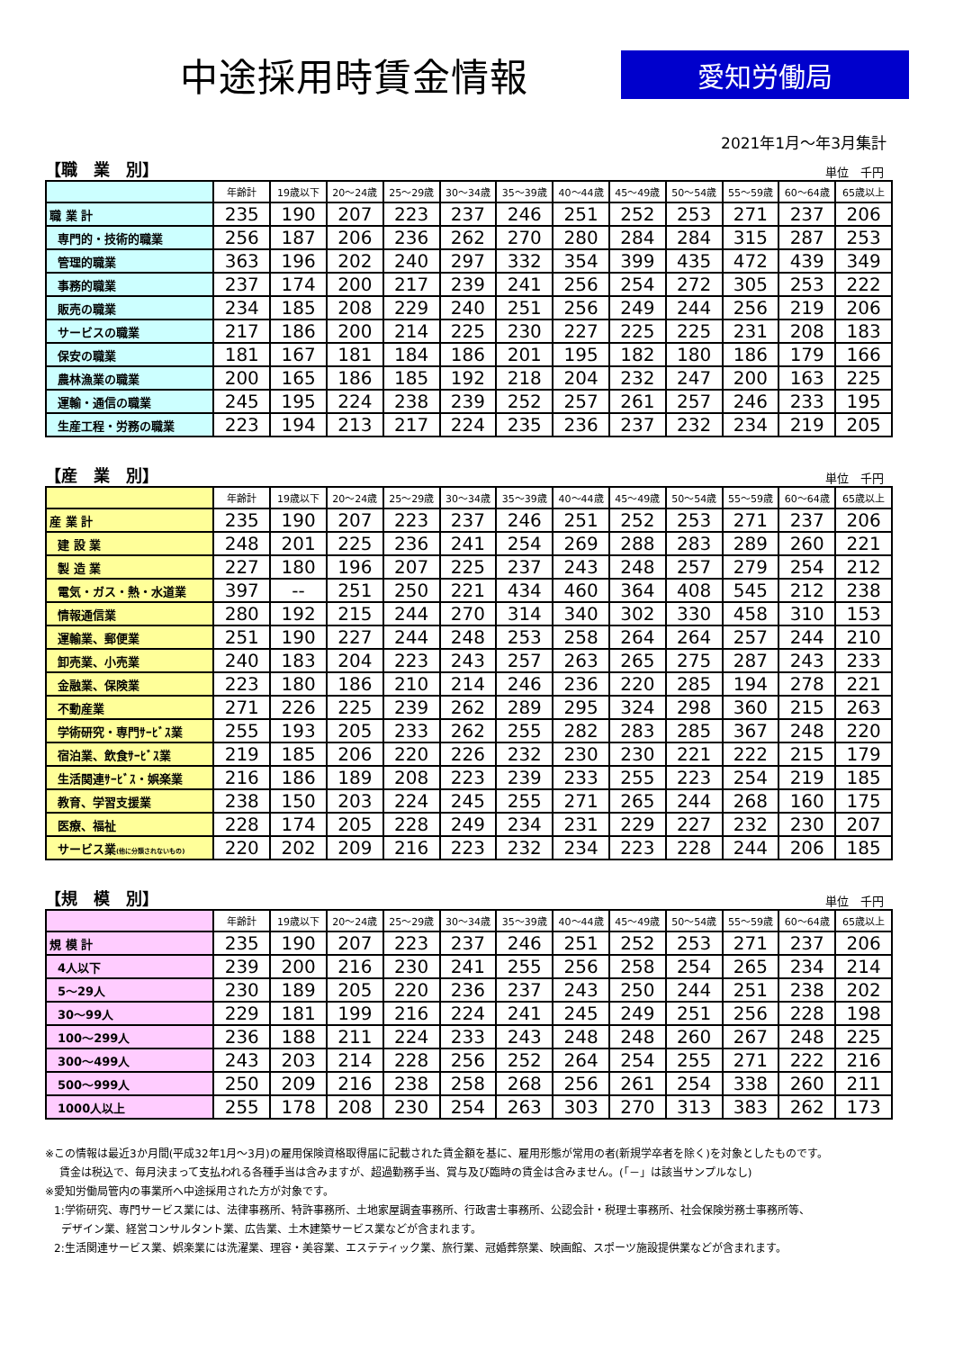中途採用時賃金情報
愛知労働局
2021年1月～年3月集計
【職　業　別】 単位　千円
| | 年齢計 | 19歳以下 | 20～24歳 | 25～29歳 | 30～34歳 | 35～39歳 | 40～44歳 | 45～49歳 | 50～54歳 | 55～59歳 | 60～64歳 | 65歳以上 |
| --- | --- | --- | --- | --- | --- | --- | --- | --- | --- | --- | --- | --- |
| 職 業 計 | 235 | 190 | 207 | 223 | 237 | 246 | 251 | 252 | 253 | 271 | 237 | 206 |
| 専門的・技術的職業 | 256 | 187 | 206 | 236 | 262 | 270 | 280 | 284 | 284 | 315 | 287 | 253 |
| 管理的職業 | 363 | 196 | 202 | 240 | 297 | 332 | 354 | 399 | 435 | 472 | 439 | 349 |
| 事務的職業 | 237 | 174 | 200 | 217 | 239 | 241 | 256 | 254 | 272 | 305 | 253 | 222 |
| 販売の職業 | 234 | 185 | 208 | 229 | 240 | 251 | 256 | 249 | 244 | 256 | 219 | 206 |
| サービスの職業 | 217 | 186 | 200 | 214 | 225 | 230 | 227 | 225 | 225 | 231 | 208 | 183 |
| 保安の職業 | 181 | 167 | 181 | 184 | 186 | 201 | 195 | 182 | 180 | 186 | 179 | 166 |
| 農林漁業の職業 | 200 | 165 | 186 | 185 | 192 | 218 | 204 | 232 | 247 | 200 | 163 | 225 |
| 運輸・通信の職業 | 245 | 195 | 224 | 238 | 239 | 252 | 257 | 261 | 257 | 246 | 233 | 195 |
| 生産工程・労務の職業 | 223 | 194 | 213 | 217 | 224 | 235 | 236 | 237 | 232 | 234 | 219 | 205 |
【産　業　別】 単位　千円
| | 年齢計 | 19歳以下 | 20～24歳 | 25～29歳 | 30～34歳 | 35～39歳 | 40～44歳 | 45～49歳 | 50～54歳 | 55～59歳 | 60～64歳 | 65歳以上 |
| --- | --- | --- | --- | --- | --- | --- | --- | --- | --- | --- | --- | --- |
| 産 業 計 | 235 | 190 | 207 | 223 | 237 | 246 | 251 | 252 | 253 | 271 | 237 | 206 |
| 建 設 業 | 248 | 201 | 225 | 236 | 241 | 254 | 269 | 288 | 283 | 289 | 260 | 221 |
| 製 造 業 | 227 | 180 | 196 | 207 | 225 | 237 | 243 | 248 | 257 | 279 | 254 | 212 |
| 電気・ガス・熱・水道業 | 397 | -- | 251 | 250 | 221 | 434 | 460 | 364 | 408 | 545 | 212 | 238 |
| 情報通信業 | 280 | 192 | 215 | 244 | 270 | 314 | 340 | 302 | 330 | 458 | 310 | 153 |
| 運輸業、郵便業 | 251 | 190 | 227 | 244 | 248 | 253 | 258 | 264 | 264 | 257 | 244 | 210 |
| 卸売業、小売業 | 240 | 183 | 204 | 223 | 243 | 257 | 263 | 265 | 275 | 287 | 243 | 233 |
| 金融業、保険業 | 223 | 180 | 186 | 210 | 214 | 246 | 236 | 220 | 285 | 194 | 278 | 221 |
| 不動産業 | 271 | 226 | 225 | 239 | 262 | 289 | 295 | 324 | 298 | 360 | 215 | 263 |
| 学術研究・専門ｻｰﾋﾞｽ業 | 255 | 193 | 205 | 233 | 262 | 255 | 282 | 283 | 285 | 367 | 248 | 220 |
| 宿泊業、飲食ｻｰﾋﾞｽ業 | 219 | 185 | 206 | 220 | 226 | 232 | 230 | 230 | 221 | 222 | 215 | 179 |
| 生活関連ｻｰﾋﾞｽ・娯楽業 | 216 | 186 | 189 | 208 | 223 | 239 | 233 | 255 | 223 | 254 | 219 | 185 |
| 教育、学習支援業 | 238 | 150 | 203 | 224 | 245 | 255 | 271 | 265 | 244 | 268 | 160 | 175 |
| 医療、福祉 | 228 | 174 | 205 | 228 | 249 | 234 | 231 | 229 | 227 | 232 | 230 | 207 |
| サービス業 (他に分類されないもの) | 220 | 202 | 209 | 216 | 223 | 232 | 234 | 223 | 228 | 244 | 206 | 185 |
【規　模　別】 単位　千円
| | 年齢計 | 19歳以下 | 20～24歳 | 25～29歳 | 30～34歳 | 35～39歳 | 40～44歳 | 45～49歳 | 50～54歳 | 55～59歳 | 60～64歳 | 65歳以上 |
| --- | --- | --- | --- | --- | --- | --- | --- | --- | --- | --- | --- | --- |
| 規 模 計 | 235 | 190 | 207 | 223 | 237 | 246 | 251 | 252 | 253 | 271 | 237 | 206 |
| 4人以下 | 239 | 200 | 216 | 230 | 241 | 255 | 256 | 258 | 254 | 265 | 234 | 214 |
| 5～29人 | 230 | 189 | 205 | 220 | 236 | 237 | 243 | 250 | 244 | 251 | 238 | 202 |
| 30～99人 | 229 | 181 | 199 | 216 | 224 | 241 | 245 | 249 | 251 | 256 | 228 | 198 |
| 100～299人 | 236 | 188 | 211 | 224 | 233 | 243 | 248 | 248 | 260 | 267 | 248 | 225 |
| 300～499人 | 243 | 203 | 214 | 228 | 256 | 252 | 264 | 254 | 255 | 271 | 222 | 216 |
| 500～999人 | 250 | 209 | 216 | 238 | 258 | 268 | 256 | 261 | 254 | 338 | 260 | 211 |
| 1000人以上 | 255 | 178 | 208 | 230 | 254 | 263 | 303 | 270 | 313 | 383 | 262 | 173 |
※この情報は最近3か月間(平成32年1月～3月)の雇用保険資格取得届に記載された賃金額を基に、雇用形態が常用の者(新規学卒者を除く)を対象としたものです。
賃金は税込で、毎月決まって支払われる各種手当は含みますが、超過勤務手当、賞与及び臨時の賃金は含みません。(「－」は該当サンプルなし)
※愛知労働局管内の事業所へ中途採用された方が対象です。
1:学術研究、専門サービス業には、法律事務所、特許事務所、土地家屋調査事務所、行政書士事務所、公認会計・税理士事務所、社会保険労務士事務所等、
デザイン業、経営コンサルタント業、広告業、土木建築サービス業などが含まれます。
2:生活関連サービス業、娯楽業には洗濯業、理容・美容業、エステティック業、旅行業、冠婚葬祭業、映画館、スポーツ施設提供業などが含まれます。